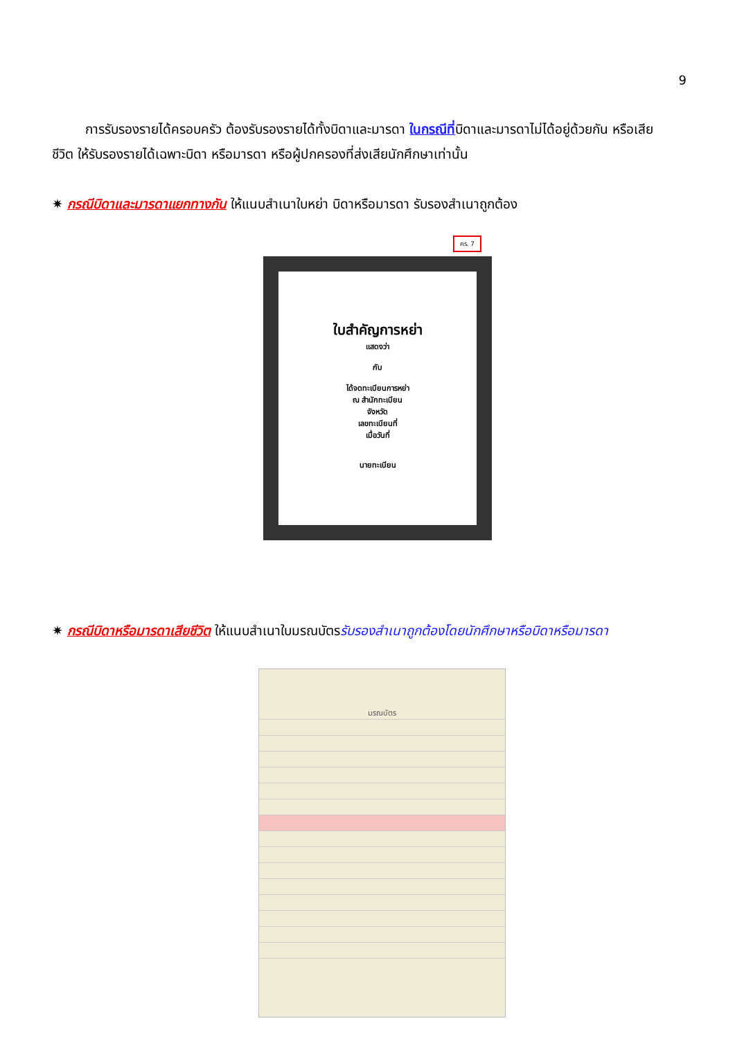9
การรับรองรายได้ครอบครัว ต้องรับรองรายได้ทั้งบิดาและมารดา ในกรณีที่บิดาและมารดาไม่ได้อยู่ด้วยกัน หรือเสียชีวิต ให้รับรองรายได้เฉพาะบิดา หรือมารดา หรือผู้ปกครองที่ส่งเสียนักศึกษาเท่านั้น
✷ กรณีบิดาและมารดาแยกทางกัน ให้แนบสำเนาใบหย่า บิดาหรือมารดา รับรองสำเนาถูกต้อง
คร. 7
ใบสำคัญการหย่า
แสดงว่า
กับ
ได้จดทะเบียนการหย่า
ณ สำนักทะเบียน
จังหวัด
เลขทะเบียนที่
เมื่อวันที่
นายทะเบียน
✷ กรณีบิดาหรือมารดาเสียชีวิต ให้แนบสำเนาใบมรณบัตรรับรองสำเนาถูกต้องโดยนักศึกษาหรือบิดาหรือมารดา
มรณบัตร